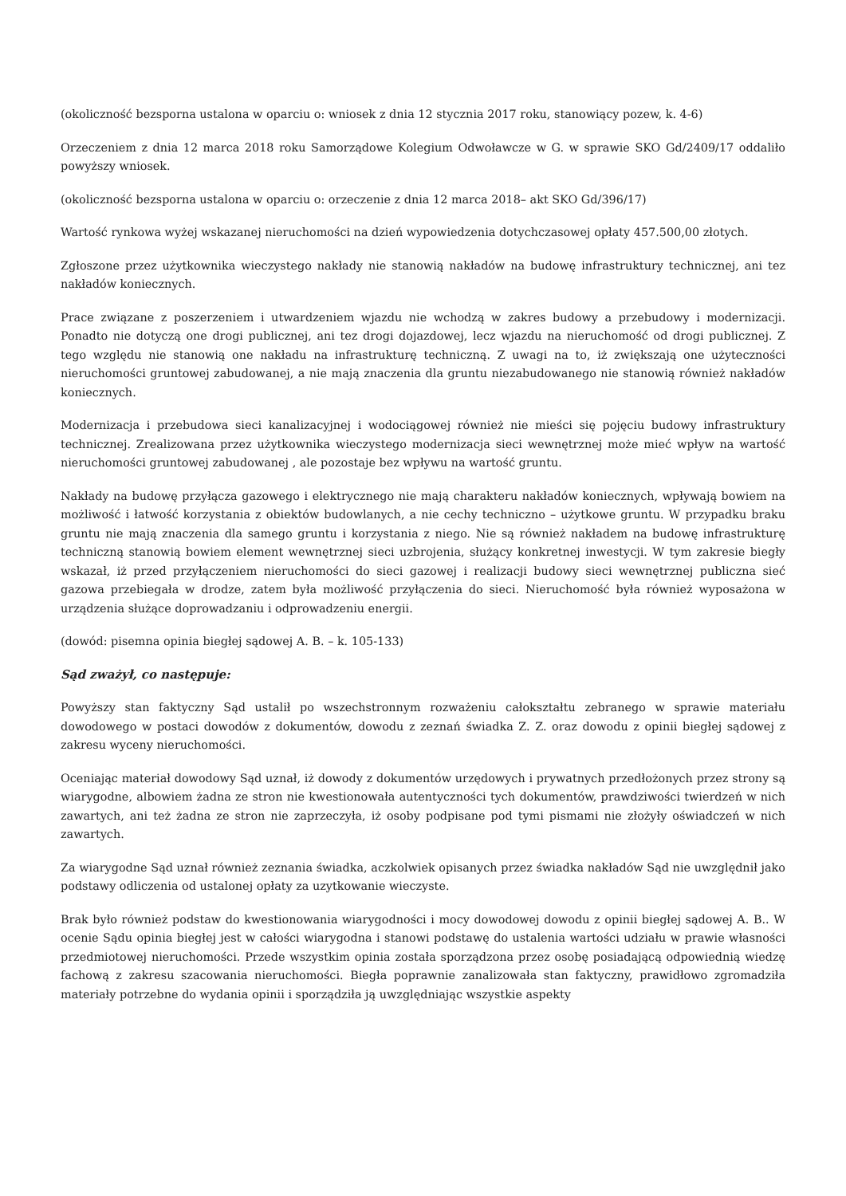(okoliczność bezsporna ustalona w oparciu o: wniosek z dnia 12 stycznia 2017 roku, stanowiący pozew, k. 4-6)
Orzeczeniem z dnia 12 marca 2018 roku Samorządowe Kolegium Odwoławcze w G. w sprawie SKO Gd/2409/17 oddaliło powyższy wniosek.
(okoliczność bezsporna ustalona w oparciu o: orzeczenie z dnia 12 marca 2018– akt SKO Gd/396/17)
Wartość rynkowa wyżej wskazanej nieruchomości na dzień wypowiedzenia dotychczasowej opłaty 457.500,00 złotych.
Zgłoszone przez użytkownika wieczystego nakłady nie stanowią nakładów na budowę infrastruktury technicznej, ani tez nakładów koniecznych.
Prace związane z poszerzeniem i utwardzeniem wjazdu nie wchodzą w zakres budowy a przebudowy i modernizacji. Ponadto nie dotyczą one drogi publicznej, ani tez drogi dojazdowej, lecz wjazdu na nieruchomość od drogi publicznej. Z tego względu nie stanowią one nakładu na infrastrukturę techniczną. Z uwagi na to, iż zwiększają one użyteczności nieruchomości gruntowej zabudowanej, a nie mają znaczenia dla gruntu niezabudowanego nie stanowią również nakładów koniecznych.
Modernizacja i przebudowa sieci kanalizacyjnej i wodociągowej również nie mieści się pojęciu budowy infrastruktury technicznej. Zrealizowana przez użytkownika wieczystego modernizacja sieci wewnętrznej może mieć wpływ na wartość nieruchomości gruntowej zabudowanej , ale pozostaje bez wpływu na wartość gruntu.
Nakłady na budowę przyłącza gazowego i elektrycznego nie mają charakteru nakładów koniecznych, wpływają bowiem na możliwość i łatwość korzystania z obiektów budowlanych, a nie cechy techniczno – użytkowe gruntu. W przypadku braku gruntu nie mają znaczenia dla samego gruntu i korzystania z niego. Nie są również nakładem na budowę infrastrukturę techniczną stanowią bowiem element wewnętrznej sieci uzbrojenia, służący konkretnej inwestycji. W tym zakresie biegły wskazał, iż przed przyłączeniem nieruchomości do sieci gazowej i realizacji budowy sieci wewnętrznej publiczna sieć gazowa przebiegała w drodze, zatem była możliwość przyłączenia do sieci. Nieruchomość była również wyposażona w urządzenia służące doprowadzaniu i odprowadzeniu energii.
(dowód: pisemna opinia biegłej sądowej A. B. – k. 105-133)
Sąd zważył, co następuje:
Powyższy stan faktyczny Sąd ustalił po wszechstronnym rozważeniu całokształtu zebranego w sprawie materiału dowodowego w postaci dowodów z dokumentów, dowodu z zeznań świadka Z. Z. oraz dowodu z opinii biegłej sądowej z zakresu wyceny nieruchomości.
Oceniając materiał dowodowy Sąd uznał, iż dowody z dokumentów urzędowych i prywatnych przedłożonych przez strony są wiarygodne, albowiem żadna ze stron nie kwestionowała autentyczności tych dokumentów, prawdziwości twierdzeń w nich zawartych, ani też żadna ze stron nie zaprzeczyła, iż osoby podpisane pod tymi pismami nie złożyły oświadczeń w nich zawartych.
Za wiarygodne Sąd uznał również zeznania świadka, aczkolwiek opisanych przez świadka nakładów Sąd nie uwzględnił jako podstawy odliczenia od ustalonej opłaty za uzytkowanie wieczyste.
Brak było również podstaw do kwestionowania wiarygodności i mocy dowodowej dowodu z opinii biegłej sądowej A. B.. W ocenie Sądu opinia biegłej jest w całości wiarygodna i stanowi podstawę do ustalenia wartości udziału w prawie własności przedmiotowej nieruchomości. Przede wszystkim opinia została sporządzona przez osobę posiadającą odpowiednią wiedzę fachową z zakresu szacowania nieruchomości. Biegła poprawnie zanalizowała stan faktyczny, prawidłowo zgromadziła materiały potrzebne do wydania opinii i sporządziła ją uwzględniając wszystkie aspekty